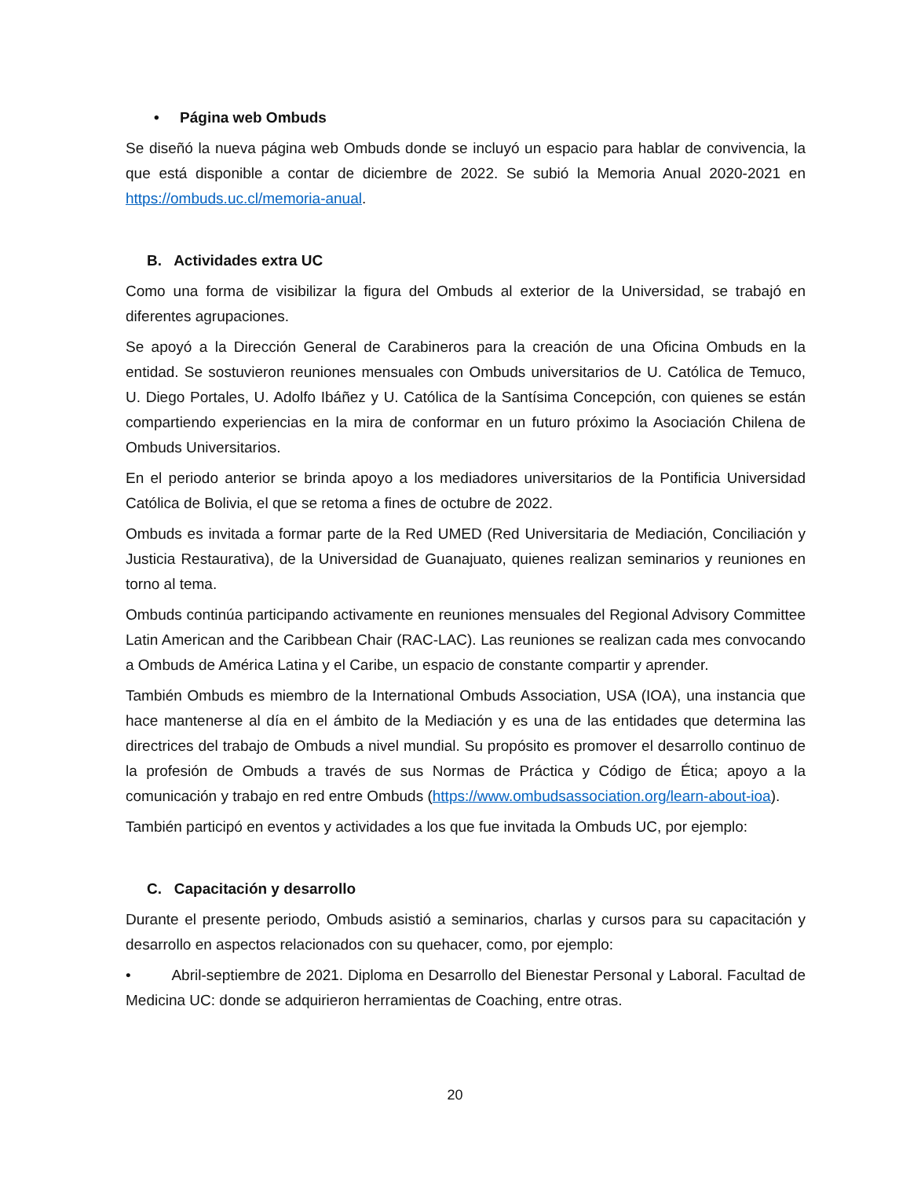• Página web Ombuds
Se diseñó la nueva página web Ombuds donde se incluyó un espacio para hablar de convivencia, la que está disponible a contar de diciembre de 2022. Se subió la Memoria Anual 2020-2021 en https://ombuds.uc.cl/memoria-anual.
B. Actividades extra UC
Como una forma de visibilizar la figura del Ombuds al exterior de la Universidad, se trabajó en diferentes agrupaciones.
Se apoyó a la Dirección General de Carabineros para la creación de una Oficina Ombuds en la entidad. Se sostuvieron reuniones mensuales con Ombuds universitarios de U. Católica de Temuco, U. Diego Portales, U. Adolfo Ibáñez y U. Católica de la Santísima Concepción, con quienes se están compartiendo experiencias en la mira de conformar en un futuro próximo la Asociación Chilena de Ombuds Universitarios.
En el periodo anterior se brinda apoyo a los mediadores universitarios de la Pontificia Universidad Católica de Bolivia, el que se retoma a fines de octubre de 2022.
Ombuds es invitada a formar parte de la Red UMED (Red Universitaria de Mediación, Conciliación y Justicia Restaurativa), de la Universidad de Guanajuato, quienes realizan seminarios y reuniones en torno al tema.
Ombuds continúa participando activamente en reuniones mensuales del Regional Advisory Committee Latin American and the Caribbean Chair (RAC-LAC). Las reuniones se realizan cada mes convocando a Ombuds de América Latina y el Caribe, un espacio de constante compartir y aprender.
También Ombuds es miembro de la International Ombuds Association, USA (IOA), una instancia que hace mantenerse al día en el ámbito de la Mediación y es una de las entidades que determina las directrices del trabajo de Ombuds a nivel mundial. Su propósito es promover el desarrollo continuo de la profesión de Ombuds a través de sus Normas de Práctica y Código de Ética; apoyo a la comunicación y trabajo en red entre Ombuds (https://www.ombudsassociation.org/learn-about-ioa).
También participó en eventos y actividades a los que fue invitada la Ombuds UC, por ejemplo:
C. Capacitación y desarrollo
Durante el presente periodo, Ombuds asistió a seminarios, charlas y cursos para su capacitación y desarrollo en aspectos relacionados con su quehacer, como, por ejemplo:
• Abril-septiembre de 2021. Diploma en Desarrollo del Bienestar Personal y Laboral. Facultad de Medicina UC: donde se adquirieron herramientas de Coaching, entre otras.
20